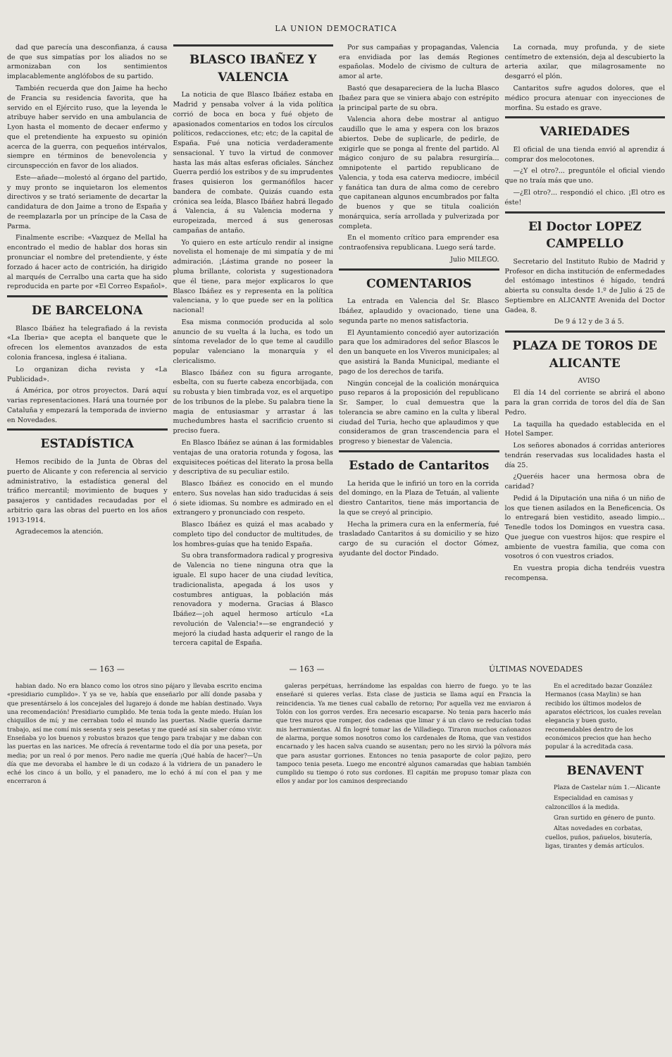LA UNION DEMOCRATICA
dad que parecía una desconfianza, á causa de que sus simpatías por los aliados no se armonizaban con los sentimientos implacablemente anglófobos de su partido.
También recuerda que don Jaime ha hecho de Francia su residencia favorita, que ha servido en el Ejército ruso, que la leyenda le atribuye haber servido en una ambulancia de Lyon hasta el momento de decaer enfermo y que el pretendiente ha expuesto su opinión acerca de la guerra, con pequeños intérvalos, siempre en términos de benevolencia y circunspección en favor de los aliados.
Este—añade—molestó al órgano del partido, y muy pronto se inquietaron los elementos directivos y se trató seriamente de decartar la candidatura de don Jaime a trono de España y de reemplazarla por un príncipe de la Casa de Parma.
Finalmente escribe: «Vazquez de Mellal ha encontrado el medio de hablar dos horas sin pronunciar el nombre del pretendiente, y éste forzado á hacer acto de contrición, ha dirigido al marqués de Cerralbo una carta que ha sido reproducida en parte por «El Correo Español».
DE BARCELONA
Blasco Ibáñez ha telegrafiado á la revista «La Iberia» que acepta el banquete que le ofrecen los elementos avanzados de esta colonia francesa, inglesa é italiana.
Lo organizan dicha revista y «La Publicidad».
á América, por otros proyectos. Dará aquí varias representaciones. Hará una tournée por Cataluña y empezará la temporada de invierno en Novedades.
ESTADÍSTICA
Hemos recibido de la Junta de Obras del puerto de Alicante y con referencia al servicio administrativo, la estadística general del tráfico mercantil; movimiento de buques y pasajeros y cantidades recaudadas por el arbitrio qara las obras del puerto en los años 1913-1914.
Agradecemos la atención.
BLASCO IBAÑEZ Y VALENCIA
La noticia de que Blasco Ibáñez estaba en Madrid y pensaba volver á la vida política corrió de boca en boca y fué objeto de apasionados comentarios en todos los círculos políticos, redacciones, etc; etc; de la capital de España. Fué una noticia verdaderamente sensacional. Y tuvo la virtud de conmover hasta las más altas esferas oficiales. Sánchez Guerra perdió los estribos y de su imprudentes frases quisieron los germanófilos hacer bandera de combate. Quizás cuando esta crónica sea leída, Blasco Ibáñez habrá llegado á Valencia, á su Valencia moderna y europeizada, merced á sus generosas campañas de antaño.
Yo quiero en este artículo rendir al insigne novelista el homenaje de mi simpatía y de mi admiración. ¡Lástima grande no poseer la pluma brillante, colorista y sugestionadora que él tiene, para mejor explicaros lo que Blasco Ibáñez es y representa en la política valenciana, y lo que puede ser en la política nacional!
Esa misma conmoción producida al solo anuncio de su vuelta á la lucha, es todo un síntoma revelador de lo que teme al caudillo popular valenciano la monarquía y el clericalismo.
Blasco Ibáñez con su figura arrogante, esbelta, con su fuerte cabeza encorbijada, con su robusta y bien timbrada voz, es el arquetipo de los tribunos de la plebe. Su palabra tiene la magia de entusiasmar y arrastar á las muchedumbres hasta el sacrificio cruento si preciso fuera.
En Blasco Ibáñez se aúnan á las formidables ventajas de una oratoria rotunda y fogosa, las exquisiteces poéticas del literato la prosa bella y descriptiva de su peculiar estilo.
Blasco Ibáñez es conocido en el mundo entero. Sus novelas han sido traducidas á seis ó siete idiomas. Su nombre es admirado en el extrangero y pronunciado con respeto.
Blasco Ibáñez es quizá el mas acabado y completo tipo del conductor de multitudes, de los hombres-guías que ha tenido España.
Su obra transformadora radical y progresiva de Valencia no tiene ninguna otra que la iguale. El supo hacer de una ciudad levítica, tradicionalista, apegada á los usos y costumbres antiguas, la población más renovadora y moderna. Gracias á Blasco Ibáñez—¡oh aquel hermoso artículo «La revolución de Valencia!»—se engrandeció y mejoró la ciudad hasta adquerir el rango de la tercera capital de España.
Por sus campañas y propagandas, Valencia era envidiada por las demás Regiones españolas. Modelo de civismo de cultura de amor al arte.
Bastó que desapareciera de la lucha Blasco Ibañez para que se viniera abajo con estrépito la principal parte de su obra.
Valencia ahora debe mostrar al antiguo caudillo que le ama y espera con los brazos abiertos. Debe de suplicarle, de pedirle, de exigirle que se ponga al frente del partido. Al mágico conjuro de su palabra resurgiría... omnipotente el partido republicano de Valencia, y toda esa caterva mediocre, imbécil y fanática tan dura de alma como de cerebro que capitanean algunos encumbrados por falta de buenos y que se titula coalición monárquica, sería arrollada y pulverizada por completa.
En el momento crítico para emprender esa contraofensiva republicana. Luego será tarde.
Julio MILEGO.
COMENTARIOS
La entrada en Valencia del Sr. Blasco Ibáñez, aplaudido y ovacionado, tiene una segunda parte no menos satisfactoria.
El Ayuntamiento concedió ayer autorización para que los admiradores del señor Blascos le den un banquete en los Viveros municipales; al que asistirá la Banda Municipal, mediante el pago de los derechos de tarifa.
Ningún concejal de la coalición monárquica puso reparos á la proposición del republicano Sr. Samper, lo cual demuestra que la tolerancia se abre camino en la culta y liberal ciudad del Turia, hecho que aplaudimos y que consideramos de gran trascendencia para el progreso y bienestar de Valencia.
Estado de Cantaritos
La herida que le infirió un toro en la corrida del domingo, en la Plaza de Tetuán, al valiente diestro Cantaritos, tiene más importancia de la que se creyó al principio.
Hecha la primera cura en la enfermería, fué trasladado Cantaritos á su domicilio y se hizo cargo de su curación el doctor Gómez, ayudante del doctor Pindado.
La cornada, muy profunda, y de siete centímetro de extensión, deja al descubierto la arteria axilar, que milagrosamente no desgarró el plón.
Cantaritos sufre agudos dolores, que el médico procura atenuar con inyecciones de morfina. Su estado es grave.
VARIEDADES
El oficial de una tienda envió al aprendiz á comprar dos melocotones.
—¿Y el otro?... preguntóle el oficial viendo que no traía más que uno.
—¿El otro?... respondió el chico. ¡El otro es éste!
El Doctor LOPEZ CAMPELLO
Secretario del Instituto Rubio de Madrid y Profesor en dicha institución de enfermedades del estómago intestinos é hígado, tendrá abierta su consulta desde 1.º de Julio á 25 de Septiembre en ALICANTE Avenida del Doctor Gadea, 8.
De 9 á 12 y de 3 á 5.
PLAZA DE TOROS DE ALICANTE
AVISO
El día 14 del corriente se abrirá el abono para la gran corrida de toros del día de San Pedro.
La taquilla ha quedado establecida en el Hotel Samper.
Los señores abonados á corridas anteriores tendrán reservadas sus localidades hasta el día 25.
¿Queréis hacer una hermosa obra de caridad?
Pedid á la Diputación una niña ó un niño de los que tienen asilados en la Beneficencia. Os lo entregará bien vestidito, aseado limpio... Tenedle todos los Domingos en vuestra casa. Que juegue con vuestros hijos: que respire el ambiente de vuestra familia, que coma con vosotros ó con vuestros criados.
En vuestra propia dicha tendréis vuestra recompensa.
— 163 — — 163 — ÚLTIMAS NOVEDADES
habian dado. No era blanco como los otros sino pájaro y llevaba escrito encima «presidiario cumplido». Y ya se ve, había que enseñarlo por allí donde pasaba y que presentárselo á los concejales del lugarejo á donde me habían destinado. Vaya una recomendación! Presidiario cumplido. Me tenia toda la gente miedo. Huían los chiquillos de mí; y me cerraban todo el mundo las puertas. Nadie quería darme trabajo, así me comí mis sesenta y seis pesetas y me quedé así sin saber cómo vivir. Enseñaba yo los buenos y robustos brazos que tengo para trabajar y me daban con las puertas en las narices. Me ofrecía á reventarme todo el día por una peseta, por media; por un real ó por menos. Pero nadie me quería ¡Qué había de hacer?—Un día que me devoraba el hambre le di un codazo á la vidriera de un panadero le eché los cinco á un bollo, y el panadero, me lo echó á mí con el pan y me encerraron á
galeras perpétuas, herrándome las espaldas con hierro de fuego. yo te las enseñaré si quieres verlas. Esta clase de justicia se llama aquí en Francia la reincidencia. Ya me tienes cual caballo de retorno; Por aquella vez me enviaron á Tolón con los gorros verdes. Era necesario escaparse. No tenia para hacerlo más que tres muros que romper, dos cadenas que limar y á un clavo se reducían todas mis herramientas. Al fin logré tomar las de Villadiego. Tiraron muchos cañonazos de alarma, porque somos nosotros como los cardenales de Roma, que van vestidos encarnado y les hacen salva cuando se ausentan; pero no les sirvió la pólvora más que para asustar gorriones. Entonces no tenia pasaporte de color pajizo, pero tampoco tenia peseta. Luego me encontré algunos camaradas que habian también cumplido su tiempo ó roto sus cordones. El capitán me propuso tomar plaza con ellos y andar por los caminos despreciando
En el acreditado bazar González Hermanos (casa Maylin) se han recibido los últimos modelos de aparatos eléctricos, los cuales revelan elegancia y buen gusto, recomendables dentro de los económicos precios que han hecho popular á la acreditada casa.
BENAVENT
Plaza de Castelar núm 1.—Alicante
Especialidad en camisas y calzoncillos á la medida.
Gran surtido en género de punto.
Altas novedades en corbatas, cuellos, puños, pañuelos, bisutería, ligas, tirantes y demás artículos.